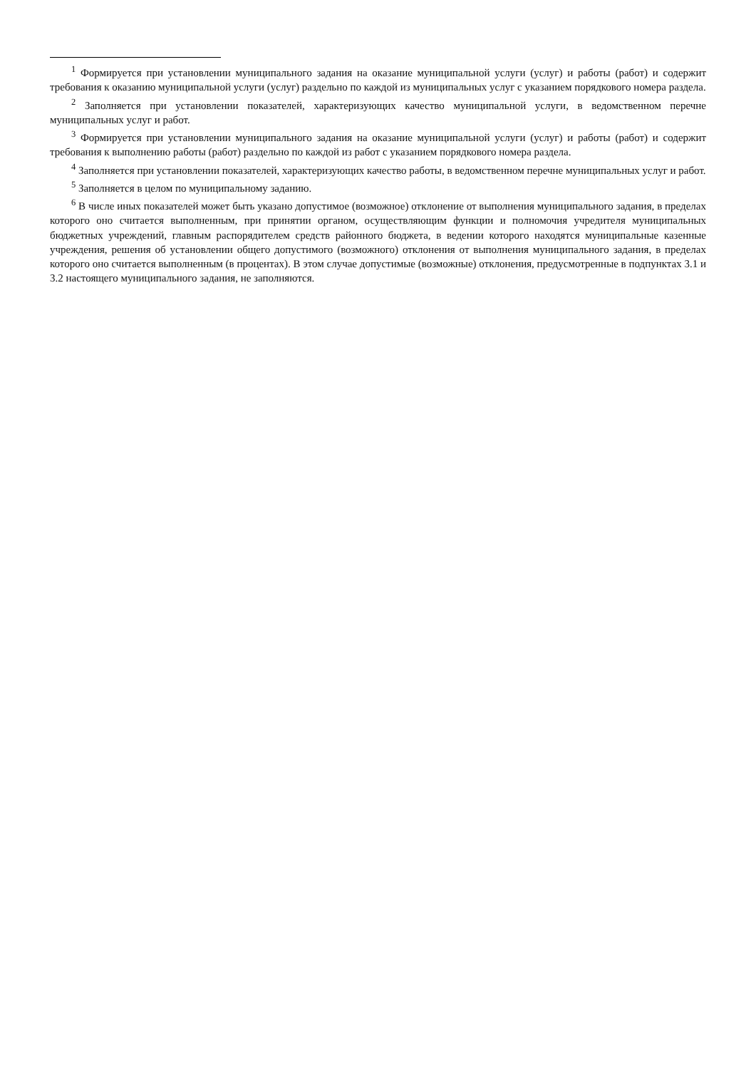<sup>1</sup> Формируется при установлении муниципального задания на оказание муниципальной услуги (услуг) и работы (работ) и содержит требования к оказанию муниципальной услуги (услуг) раздельно по каждой из муниципальных услуг с указанием порядкового номера раздела.
<sup>2</sup> Заполняется при установлении показателей, характеризующих качество муниципальной услуги, в ведомственном перечне муниципальных услуг и работ.
<sup>3</sup> Формируется при установлении муниципального задания на оказание муниципальной услуги (услуг) и работы (работ) и содержит требования к выполнению работы (работ) раздельно по каждой из работ с указанием порядкового номера раздела.
<sup>4</sup> Заполняется при установлении показателей, характеризующих качество работы, в ведомственном перечне муниципальных услуг и работ.
<sup>5</sup> Заполняется в целом по муниципальному заданию.
<sup>6</sup> В числе иных показателей может быть указано допустимое (возможное) отклонение от выполнения муниципального задания, в пределах которого оно считается выполненным, при принятии органом, осуществляющим функции и полномочия учредителя муниципальных бюджетных учреждений, главным распорядителем средств районного бюджета, в ведении которого находятся муниципальные казенные учреждения, решения об установлении общего допустимого (возможного) отклонения от выполнения муниципального задания, в пределах которого оно считается выполненным (в процентах). В этом случае допустимые (возможные) отклонения, предусмотренные в подпунктах 3.1 и 3.2 настоящего муниципального задания, не заполняются.